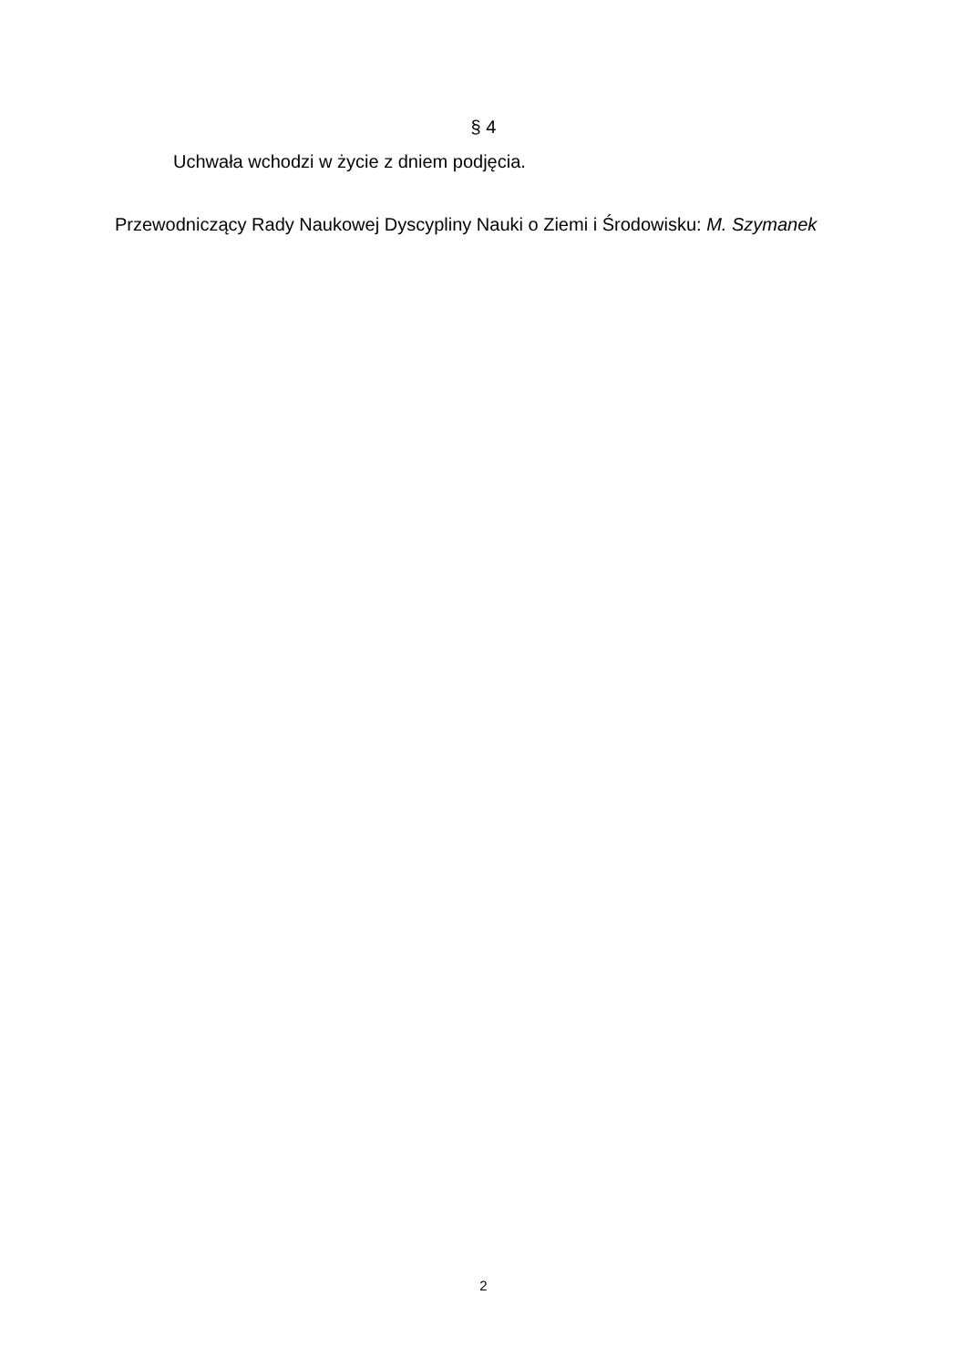§ 4
Uchwała wchodzi w życie z dniem podjęcia.
Przewodniczący Rady Naukowej Dyscypliny Nauki o Ziemi i Środowisku: M. Szymanek
2